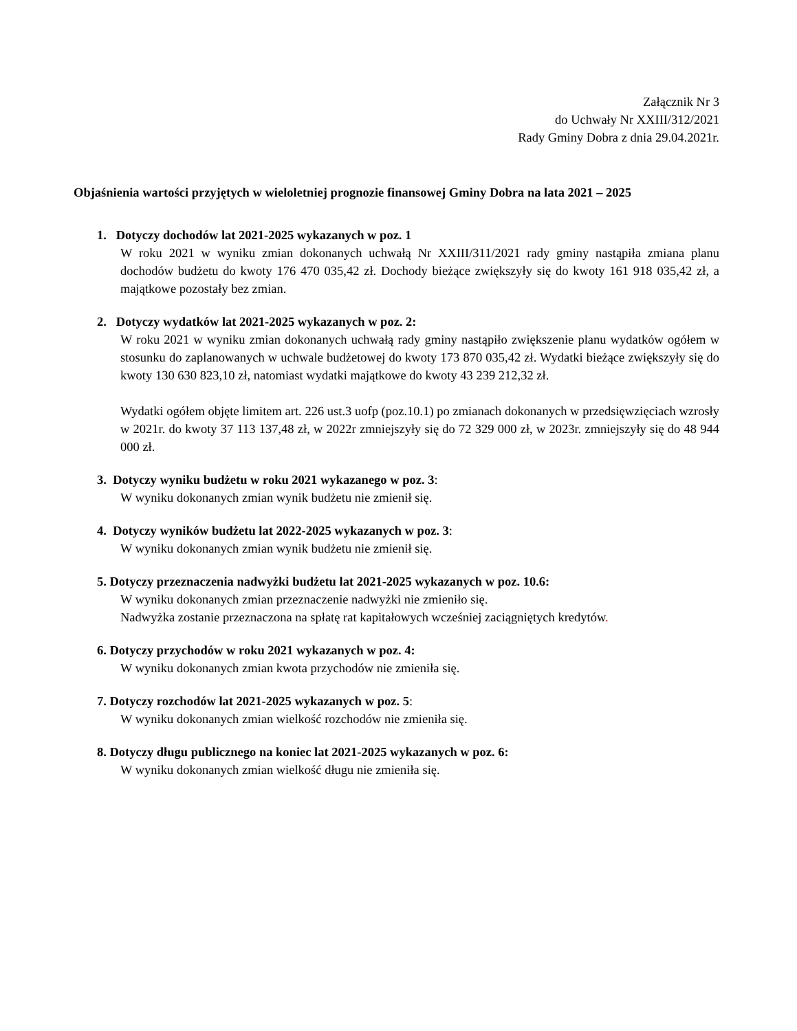Załącznik Nr 3
do Uchwały Nr XXIII/312/2021
Rady Gminy Dobra z dnia 29.04.2021r.
Objaśnienia wartości przyjętych w wieloletniej prognozie finansowej Gminy Dobra na lata 2021 – 2025
1. Dotyczy dochodów lat 2021-2025 wykazanych w poz. 1
W roku 2021 w wyniku zmian dokonanych uchwałą Nr XXIII/311/2021 rady gminy nastąpiła zmiana planu dochodów budżetu do kwoty 176 470 035,42 zł. Dochody bieżące zwiększyły się do kwoty 161 918 035,42 zł, a majątkowe pozostały bez zmian.
2. Dotyczy wydatków lat 2021-2025 wykazanych w poz. 2:
W roku 2021 w wyniku zmian dokonanych uchwałą rady gminy nastąpiło zwiększenie planu wydatków ogółem w stosunku do zaplanowanych w uchwale budżetowej do kwoty 173 870 035,42 zł. Wydatki bieżące zwiększyły się do kwoty 130 630 823,10 zł, natomiast wydatki majątkowe do kwoty 43 239 212,32 zł.
Wydatki ogółem objęte limitem art. 226 ust.3 uofp (poz.10.1) po zmianach dokonanych w przedsięwzięciach wzrosły w 2021r. do kwoty 37 113 137,48 zł, w 2022r zmniejszyły się do 72 329 000 zł, w 2023r. zmniejszyły się do 48 944 000 zł.
3. Dotyczy wyniku budżetu w roku 2021 wykazanego w poz. 3:
W wyniku dokonanych zmian wynik budżetu nie zmienił się.
4. Dotyczy wyników budżetu lat 2022-2025 wykazanych w poz. 3:
W wyniku dokonanych zmian wynik budżetu nie zmienił się.
5. Dotyczy przeznaczenia nadwyżki budżetu lat 2021-2025 wykazanych w poz. 10.6:
W wyniku dokonanych zmian przeznaczenie nadwyżki nie zmieniło się.
Nadwyżka zostanie przeznaczona na spłatę rat kapitałowych wcześniej zaciągniętych kredytów.
6. Dotyczy przychodów w roku 2021 wykazanych w poz. 4:
W wyniku dokonanych zmian kwota przychodów nie zmieniła się.
7. Dotyczy rozchodów lat 2021-2025 wykazanych w poz. 5:
W wyniku dokonanych zmian wielkość rozchodów nie zmieniła się.
8. Dotyczy długu publicznego na koniec lat 2021-2025 wykazanych w poz. 6:
W wyniku dokonanych zmian wielkość długu nie zmieniła się.